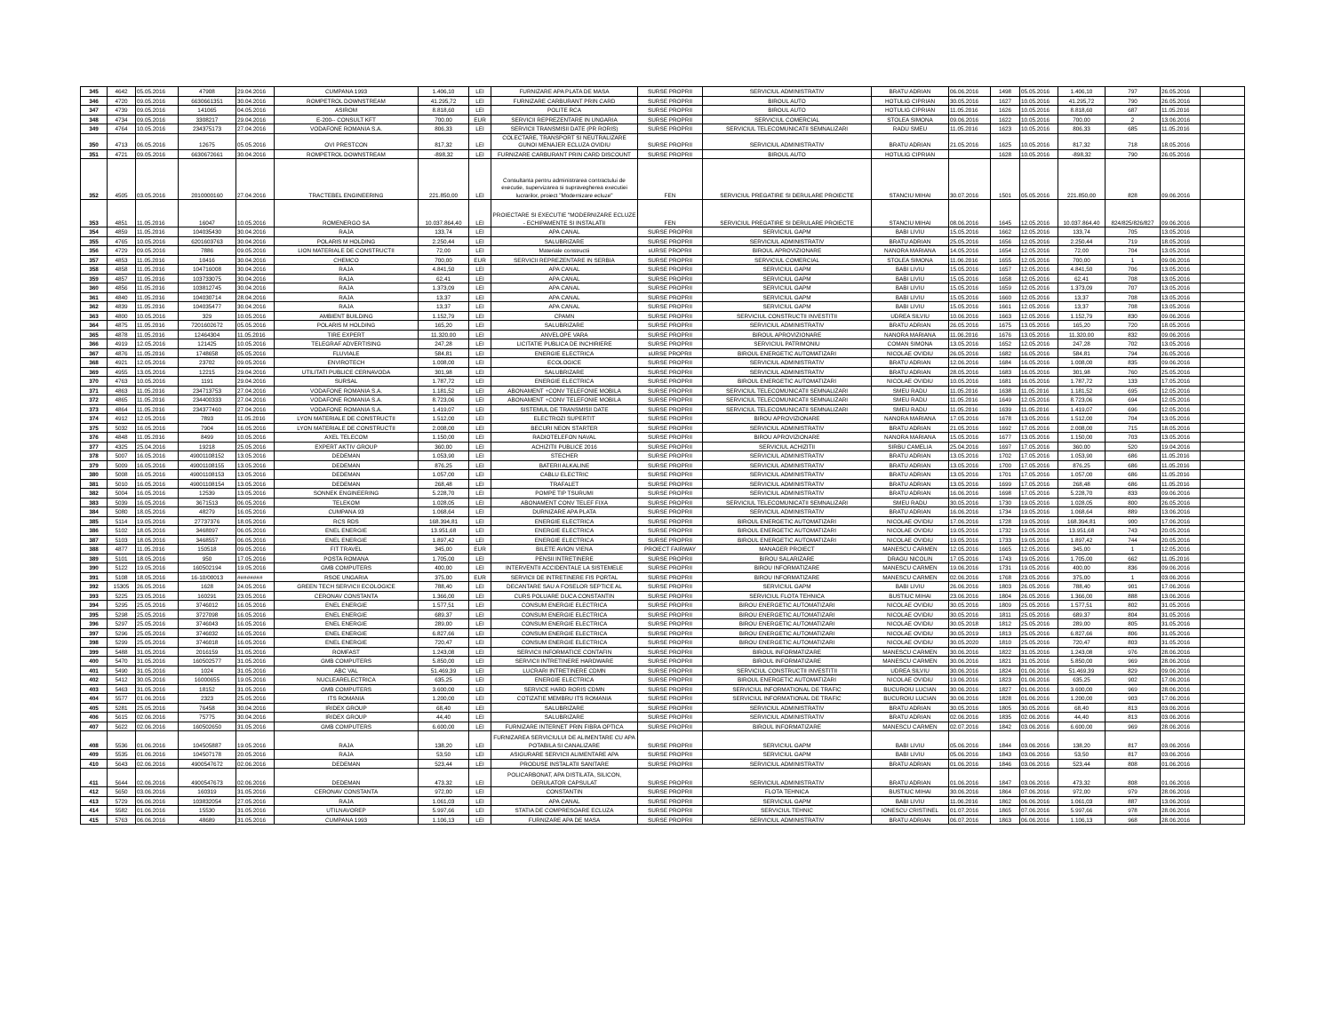| 345 | 4642 | 05.05.2016 | 47908 | 29.04.2016 | CUMPANA 1993 | 1.406,10 | LEI | FURNIZARE APA PLATA DE MASA | SURSE PROPRII | SERVICIUL ADMINISTRATIV | BRATU ADRIAN | 06.06.2016 | 1498 | 05.05.2016 | 1.406,10 | 797 | 26.05.2016 | |
| 346 | 4720 | 09.05.2016 | 6630661351 | 30.04.2016 | ROMPETROL DOWNSTREAM | 41.295,72 | LEI | FURNIZARE CARBURANT PRIN CARD | SURSE PROPRII | BIROUL AUTO | HOTULIG CIPRIAN | 30.05.2016 | 1627 | 10.05.2016 | 41.295,72 | 790 | 26.05.2016 | |
| 347 | 4739 | 09.05.2016 | 141065 | 04.05.2016 | ASIROM | 8.818,60 | LEI | POLITE RCA | SURSE PROPRII | BIROUL AUTO | HOTULIG CIPRIAN | 11.05.2016 | 1626 | 10.05.2016 | 8.818,60 | 687 | 11.05.2016 | |
| 348 | 4734 | 09.05.2016 | 3308217 | 29.04.2016 | E-200-- CONSULT KFT | 700,00 | EUR | SERVICII REPREZENTARE IN UNGARIA | SURSE PROPRII | SERVICIUL COMERCIAL | STOLEA SIMONA | 09.06.2016 | 1622 | 10.05.2016 | 700,00 | 2 | 13.06.2016 | |
| 349 | 4764 | 10.05.2016 | 234375173 | 27.04.2016 | VODAFONE ROMANIA S.A. | 806,33 | LEI | SERVICII TRANSMISII DATE (PR RORIS) | SURSE PROPRII | SERVICIUL TELECOMUNICATII SEMNALIZARI | RADU SMEU | 11.05.2016 | 1623 | 10.05.2016 | 806,33 | 685 | 11.05.2016 | |
| 350 | 4713 | 06.05.2016 | 12675 | 05.05.2016 | OVI PRESTCON | 817,32 | LEI | COLECTARE, TRANSPORT SI NEUTRALIZARE GUNOI MENAJER ECLUZA OVIDIU | SURSE PROPRII | SERVICIUL ADMINISTRATIV | BRATU ADRIAN | 21.05.2016 | 1625 | 10.05.2016 | 817,32 | 718 | 18.05.2016 | |
| 351 | 4721 | 09.05.2016 | 6630672661 | 30.04.2016 | ROMPETROL DOWNSTREAM | -898,32 | LEI | FURNIZARE CARBURANT PRIN CARD DISCOUNT | SURSE PROPRII | BIROUL AUTO | HOTULIG CIPRIAN | | 1628 | 10.05.2016 | -898,32 | 790 | 26.05.2016 | |
| 352 | 4505 | 03.05.2016 | 2010000160 | 27.04.2016 | TRACTEBEL ENGINEERING | 221.850,00 | LEI | Consultanta pentru administrarea contractului de executie, supervizarea si supravegherea executiei lucrarilor, proiect "Modernizare ecluze" | FEN | SERVICIUL PREGATIRE SI DERULARE PROIECTE | STANCIU MIHAI | 30.07.2016 | 1501 | 05.05.2016 | 221.850,00 | 828 | 09.06.2016 | |
| 353 | 4851 | 11.05.2016 | 16047 | 10.05.2016 | ROMENERGO SA | 10.037.864,40 | LEI | PROIECTARE SI EXECUTIE "MODERNIZARE ECLUZE - ECHIPAMENTE SI INSTALATII | FEN | SERVICIUL PREGATIRE SI DERULARE PROIECTE | STANCIU MIHAI | 08.06.2016 | 1645 | 12.05.2016 | 10.037.864,40 | 824/825/826/827 | 09.06.2016 | |
| 354 | 4859 | 11.05.2016 | 104035430 | 30.04.2016 | RAJA | 133,74 | LEI | APA CANAL | SURSE PROPRII | SERVICIUL GAPM | BABI LIVIU | 15.05.2016 | 1662 | 12.05.2016 | 133,74 | 705 | 13.05.2016 | |
| 355 | 4765 | 10.05.2016 | 6201603763 | 30.04.2016 | POLARIS M HOLDING | 2.250,44 | LEI | SALUBRIZARE | SURSE PROPRII | SERVICIUL ADMINISTRATIV | BRATU ADRIAN | 25.05.2016 | 1656 | 12.05.2016 | 2.250,44 | 719 | 18.05.2016 | |
| 356 | 4729 | 09.05.2016 | 7886 | 09.05.2016 | LION MATERIALE DE CONSTRUCTII | 72,00 | LEI | Materiale constructii | sURSE PROPRII | BIROUL APROVIZIONARE | NANORA MARIANA | 14.05.2016 | 1654 | 12.05.2016 | 72,00 | 704 | 13.05.2016 | |
| 357 | 4853 | 11.05.2016 | 10416 | 30.04.2016 | CHEMCO | 700,00 | EUR | SERVICII REPREZENTARE IN SERBIA | SURSE PROPRII | SERVICIUL COMERCIAL | STOLEA SIMONA | 11.06.2016 | 1655 | 12.05.2016 | 700,00 | 1 | 09.06.2016 | |
| 358 | 4858 | 11.05.2016 | 104716008 | 30.04.2016 | RAJA | 4.841,50 | LEI | APA CANAL | SURSE PROPRII | SERVICIUL GAPM | BABI LIVIU | 15.05.2016 | 1657 | 12.05.2016 | 4.841,50 | 706 | 13.05.2016 | |
| 359 | 4857 | 11.05.2016 | 103733075 | 30.04.2016 | RAJA | 62,41 | LEI | APA CANAL | SURSE PROPRII | SERVICIUL GAPM | BABI LIVIU | 15.05.2016 | 1658 | 12.05.2016 | 62,41 | 708 | 13.05.2016 | |
| 360 | 4856 | 11.05.2016 | 103812745 | 30.04.2016 | RAJA | 1.373,09 | LEI | APA CANAL | SURSE PROPRII | SERVICIUL GAPM | BABI LIVIU | 15.05.2016 | 1659 | 12.05.2016 | 1.373,09 | 707 | 13.05.2016 | |
| 361 | 4840 | 11.05.2016 | 104030714 | 28.04.2016 | RAJA | 13,37 | LEI | APA CANAL | SURSE PROPRII | SERVICIUL GAPM | BABI LIVIU | 15.05.2016 | 1660 | 12.05.2016 | 13,37 | 708 | 13.05.2016 | |
| 362 | 4839 | 11.05.2016 | 104035477 | 30.04.2016 | RAJA | 13,37 | LEI | APA CANAL | SURSE PROPRII | SERVICIUL GAPM | BABI LIVIU | 15.05.2016 | 1661 | 12.05.2016 | 13,37 | 708 | 13.05.2016 | |
| 363 | 4800 | 10.05.2016 | 329 | 10.05.2016 | AMBIENT BUILDING | 1.152,79 | LEI | CPAMN | SURSE PROPRII | SERVICIUL CONSTRUCTII INVESTITII | UDREA SILVIU | 10.06.2016 | 1663 | 12.05.2016 | 1.152,79 | 830 | 09.06.2016 | |
| 364 | 4875 | 11.05.2016 | 7201602672 | 05.05.2016 | POLARIS M HOLDING | 165,20 | LEI | SALUBRIZARE | SURSE PROPRII | SERVICIUL ADMINISTRATIV | BRATU ADRIAN | 26.05.2016 | 1675 | 13.05.2016 | 165,20 | 720 | 18.05.2016 | |
| 365 | 4878 | 11.05.2016 | 12464304 | 11.05.2016 | TIRE EXPERT | 11.320,00 | LEI | ANVELOPE VARA | SURSE PROPRII | BIROUL APROVIZIONARE | NANORA MARIANA | 11.06.2016 | 1676 | 13.05.2016 | 11.320,00 | 832 | 09.06.2016 | |
| 366 | 4919 | 12.05.2016 | 121425 | 10.05.2016 | TELEGRAF ADVERTISING | 247,28 | LEI | LICITATIE PUBLICA DE INCHIRIERE | SURSE PROPRII | SERVICIUL PATRIMONIU | COMAN SIMONA | 13.05.2016 | 1652 | 12.05.2016 | 247,28 | 702 | 13.05.2016 | |
| 367 | 4876 | 11.05.2016 | 1748658 | 05.05.2016 | FLUVIALE | 584,81 | LEI | ENERGIE ELECTRICA | sURSE PROPRII | BIROUL ENERGETIC AUTOMATIZARI | NICOLAE OVIDIU | 26.05.2016 | 1682 | 16.05.2016 | 584,81 | 794 | 26.05.2016 | |
| 368 | 4921 | 12.05.2016 | 23702 | 09.05.2016 | ENVIROTECH | 1.008,00 | LEI | ECOLOGICE | SURSE PROPRII | SERVICIUL ADMINISTRATIV | BRATU ADRIAN | 12.06.2016 | 1684 | 16.05.2016 | 1.008,00 | 835 | 09.06.2016 | |
| 369 | 4955 | 13.05.2016 | 12215 | 29.04.2016 | UTILITATI PUBLICE CERNAVODA | 301,98 | LEI | SALUBRIZARE | SURSE PROPRII | SERVICIUL ADMINISTRATIV | BRATU ADRIAN | 28.05.2016 | 1683 | 16.05.2016 | 301,98 | 760 | 25.05.2016 | |
| 370 | 4763 | 10.05.2016 | 1191 | 29.04.2016 | SURSAL | 1.787,72 | LEI | ENERGIE ELECTRICA | SURSE PROPRII | BIROUL ENERGETIC AUTOMATIZARI | NICOLAE OVIDIU | 10.05.2016 | 1681 | 16.05.2016 | 1.787,72 | 133 | 17.05.2016 | |
| 371 | 4863 | 11.05.2016 | 234713753 | 27.04.2016 | VODAFONE ROMANIA S.A. | 1.181,52 | LEI | ABONAMENT +CONV TELEFONIE MOBILA | SURSE PROPRII | SERVICIUL TELECOMUNICATII SEMNALIZARI | SMEU RADU | 11.05.2016 | 1638 | 11.05.2016 | 1.181,52 | 695 | 12.05.2016 | |
| 372 | 4865 | 11.05.2016 | 234400333 | 27.04.2016 | VODAFONE ROMANIA S.A. | 8.723,06 | LEI | ABONAMENT +CONV TELEFONIE MOBILA | SURSE PROPRII | SERVICIUL TELECOMUNICATII SEMNALIZARI | SMEU RADU | 11.05.2016 | 1649 | 12.05.2016 | 8.723,06 | 694 | 12.05.2016 | |
| 373 | 4864 | 11.05.2016 | 234377460 | 27.04.2016 | VODAFONE ROMANIA S.A. | 1.419,07 | LEI | SISTEMUL DE TRANSMISII DATE | SURSE PROPRII | SERVICIUL TELECOMUNICATII SEMNALIZARI | SMEU RADU | 11.05.2016 | 1639 | 11.05.2016 | 1.419,07 | 696 | 12.05.2016 | |
| 374 | 4912 | 12.05.2016 | 7893 | 11.05.2016 | LYON MATERIALE DE CONSTRUCTII | 1.512,00 | LEI | ELECTROZI SUPERTIT | SURSE PROPRII | BIROU APROVIZIONARE | NANORA MARIANA | 17.05.2016 | 1678 | 13.05.2016 | 1.512,00 | 704 | 13.05.2016 | |
| 375 | 5032 | 16.05.2016 | 7904 | 16.05.2016 | LYON MATERIALE DE CONSTRUCTII | 2.008,00 | LEI | BECURI NEON STARTER | SURSE PROPRII | SERVICIUL ADMINISTRATIV | BRATU ADRIAN | 21.05.2016 | 1692 | 17.05.2016 | 2.008,00 | 715 | 18.05.2016 | |
| 376 | 4848 | 11.05.2016 | 8499 | 10.05.2016 | AXEL TELECOM | 1.150,00 | LEI | RADIOTELEFON NAVAL | SURSE PROPRII | BIROU APROVIZIONARE | NANORA MARIANA | 15.05.2016 | 1677 | 13.05.2016 | 1.150,00 | 703 | 13.05.2016 | |
| 377 | 4325 | 25.04.2016 | 19218 | 25.05.2016 | EXPERT AKTIV GROUP | 360,00 | LEI | ACHIZITII PUBLICE 2016 | SURSE PROPRII | SERVICIUL ACHIZITII | SIRBU CAMELIA | 25.04.2016 | 1697 | 17.05.2016 | 360,00 | 520 | 19.04.2016 | |
| 378 | 5007 | 16.05.2016 | 49001108152 | 13.05.2016 | DEDEMAN | 1.053,90 | LEI | STECHER | SURSE PROPRII | SERVICIUL ADMINISTRATIV | BRATU ADRIAN | 13.05.2016 | 1702 | 17.05.2016 | 1.053,90 | 686 | 11.05.2016 | |
| 379 | 5009 | 16.05.2016 | 49001108155 | 13.05.2016 | DEDEMAN | 876,25 | LEI | BATERII ALKALINE | SURSE PROPRII | SERVICIUL ADMINISTRATIV | BRATU ADRIAN | 13.05.2016 | 1700 | 17.05.2016 | 876,25 | 686 | 11.05.2016 | |
| 380 | 5008 | 16.05.2016 | 49001108153 | 13.05.2016 | DEDEMAN | 1.057,00 | LEI | CABLU ELECTRIC | SURSE PROPRII | SERVICIUL ADMINISTRATIV | BRATU ADRIAN | 13.05.2016 | 1701 | 17.05.2016 | 1.057,00 | 686 | 11.05.2016 | |
| 381 | 5010 | 16.05.2016 | 49001108154 | 13.05.2016 | DEDEMAN | 268,48 | LEI | TRAFALET | SURSE PROPRII | SERVICIUL ADMINISTRATIV | BRATU ADRIAN | 13.05.2016 | 1699 | 17.05.2016 | 268,48 | 686 | 11.05.2016 | |
| 382 | 5004 | 16.05.2016 | 12539 | 13.05.2016 | SONNEK ENGINEERING | 5.228,70 | LEI | POMPE TIP TSURUMI | SURSE PROPRII | SERVICIUL ADMINISTRATIV | BRATU ADRIAN | 16.06.2016 | 1698 | 17.05.2016 | 5.228,70 | 833 | 09.06.2016 | |
| 383 | 5039 | 16.05.2016 | 3671513 | 06.05.2016 | TELEKOM | 1.028,05 | LEI | ABONAMENT CONV TELEF FIXA | SURSE PROPRII | SERVICIUL TELECOMUNICATII SEMNALIZARI | SMEU RADU | 30.05.2016 | 1730 | 19.05.2016 | 1.028,05 | 800 | 26.05.2016 | |
| 384 | 5080 | 18.05.2016 | 48279 | 16.05.2016 | CUMPANA 93 | 1.068,64 | LEI | DURNIZARE APA PLATA | SURSE PROPRII | SERVICIUL ADMINISTRATIV | BRATU ADRIAN | 16.06.2016 | 1734 | 19.05.2016 | 1.068,64 | 889 | 13.06.2016 | |
| 385 | 5114 | 19.05.2016 | 27737376 | 18.05.2016 | RCS RDS | 168.394,81 | LEI | ENERGIE ELECTRICA | SURSE PROPRII | BIROUL ENERGETIC AUTOMATIZARI | NICOLAE OVIDIU | 17.06.2016 | 1728 | 19.05.2016 | 168.394,81 | 900 | 17.06.2016 | |
| 386 | 5102 | 18.05.2016 | 3468097 | 06.05.2016 | ENEL ENERGIE | 13.951,68 | LEI | ENERGIE ELECTRICA | SURSE PROPRII | BIROUL ENERGETIC AUTOMATIZARI | NICOLAE OVIDIU | 19.05.2016 | 1732 | 19.05.2016 | 13.951,68 | 743 | 20.05.2016 | |
| 387 | 5103 | 18.05.2016 | 3468557 | 06.05.2016 | ENEL ENERGIE | 1.897,42 | LEI | ENERGIE ELECTRICA | SURSE PROPRII | BIROUL ENERGETIC AUTOMATIZARI | NICOLAE OVIDIU | 19.05.2016 | 1733 | 19.05.2016 | 1.897,42 | 744 | 20.05.2016 | |
| 388 | 4877 | 11.05.2016 | 150518 | 09.05.2016 | FIT TRAVEL | 345,00 | EUR | BILETE AVION VIENA | PROIECT FAIRWAY | MANAGER PROIECT | MANESCU CARMEN | 12.05.2016 | 1665 | 12.05.2016 | 345,00 | 1 | 12.05.2016 | |
| 389 | 5101 | 18.05.2016 | 950 | 17.05.2016 | POSTA ROMANA | 1.705,00 | LEI | PENSII INTRETINERE | SURSE PROPRII | BIROU SALARIZARE | DRAGU NICOLIN | 17.05.2016 | 1743 | 19.05.2016 | 1.705,00 | 662 | 11.05.2016 | |
| 390 | 5122 | 19.05.2016 | 160502194 | 19.05.2016 | GMB COMPUTERS | 400,00 | LEI | INTERVENTII ACCIDENTALE LA SISTEMELE | SURSE PROPRII | BIROU INFORMATIZARE | MANESCU CARMEN | 19.06.2016 | 1731 | 19.05.2016 | 400,00 | 836 | 09.06.2016 | |
| 391 | 5108 | 18.05.2016 | 16-10/00013 | ######## | RSOE UNGARIA | 375,00 | EUR | SERVICII DE INTRETINERE FIS PORTAL | SURSE PROPRII | BIROU INFORMATIZARE | MANESCU CARMEN | 02.06.2016 | 1768 | 23.05.2016 | 375,00 | 1 | 03.06.2016 | |
| 392 | 15305 | 26.05.2016 | 1628 | 24.05.2016 | GREEN TECH SERVICII ECOLOGICE | 788,40 | LEI | DECANTARE SAU A FOSELOR SEPTICE AL | SURSE PROPRII | SERVICIUL GAPM | BABI LIVIU | 26.06.2016 | 1803 | 26.05.2016 | 788,40 | 901 | 17.06.2016 | |
| 393 | 5225 | 23.05.2016 | 160291 | 23.05.2016 | CERONAV CONSTANTA | 1.366,00 | LEI | CURS POLUARE DUCA CONSTANTIN | SURSE PROPRII | SERVICIUL FLOTA TEHNICA | BUSTIUC MIHAI | 23.06.2016 | 1804 | 26.05.2016 | 1.366,00 | 888 | 13.06.2016 | |
| 394 | 5295 | 25.05.2016 | 3746012 | 16.05.2016 | ENEL ENERGIE | 1.577,51 | LEI | CONSUM ENERGIE ELECTRICA | SURSE PROPRII | BIROU ENERGETIC AUTOMATIZARI | NICOLAE OVIDIU | 30.05.2016 | 1809 | 25.05.2016 | 1.577,51 | 802 | 31.05.2016 | |
| 395 | 5298 | 25.05.2016 | 3727098 | 16.05.2016 | ENEL ENERGIE | 689,37 | LEI | CONSUM ENERGIE ELECTRICA | SURSE PROPRII | BIROU ENERGETIC AUTOMATIZARI | NICOLAE OVIDIU | 30.05.2016 | 1811 | 25.05.2016 | 689,37 | 804 | 31.05.2016 | |
| 396 | 5297 | 25.05.2016 | 3746043 | 16.05.2016 | ENEL ENERGIE | 289,00 | LEI | CONSUM ENERGIE ELECTRICA | SURSE PROPRII | BIROU ENERGETIC AUTOMATIZARI | NICOLAE OVIDIU | 30.05.2018 | 1812 | 25.05.2016 | 289,00 | 805 | 31.05.2016 | |
| 397 | 5296 | 25.05.2016 | 3746032 | 16.05.2016 | ENEL ENERGIE | 6.827,66 | LEI | CONSUM ENERGIE ELECTRICA | SURSE PROPRII | BIROU ENERGETIC AUTOMATIZARI | NICOLAE OVIDIU | 30.05.2019 | 1813 | 25.05.2016 | 6.827,66 | 806 | 31.05.2016 | |
| 398 | 5299 | 25.05.2016 | 3746018 | 16.05.2016 | ENEL ENERGIE | 720,47 | LEI | CONSUM ENERGIE ELECTRICA | SURSE PROPRII | BIROU ENERGETIC AUTOMATIZARI | NICOLAE OVIDIU | 30.05.2020 | 1810 | 25.05.2016 | 720,47 | 803 | 31.05.2016 | |
| 399 | 5488 | 31.05.2016 | 2016159 | 31.05.2016 | ROMFAST | 1.243,08 | LEI | SERVICII INFORMATICE CONTAFIN | SURSE PROPRII | BIROUL INFORMATIZARE | MANESCU CARMEN | 30.06.2016 | 1822 | 31.05.2016 | 1.243,08 | 976 | 28.06.2016 | |
| 400 | 5470 | 31.05.2016 | 160502577 | 31.05.2016 | GMB COMPUTERS | 5.850,00 | LEI | SERVICII INTRETINERE HARDWARE | SURSE PROPRII | BIROUL INFORMATIZARE | MANESCU CARMEN | 30.06.2016 | 1821 | 31.05.2016 | 5.850,00 | 969 | 28.06.2016 | |
| 401 | 5490 | 31.05.2016 | 1024 | 31.05.2016 | ABC VAL | 51.469,39 | LEI | LUCRARI INTRETINERE CDMN | SURSE PROPRII | SERVICIUL CONSTRUCTII INVESTITII | UDREA SILVIU | 30.06.2016 | 1824 | 01.06.2016 | 51.469,39 | 829 | 09.06.2016 | |
| 402 | 5412 | 30.05.2016 | 16000655 | 19.05.2016 | NUCLEARELECTRICA | 635,25 | LEI | ENERGIE ELECTRICA | SURSE PROPRII | BIROUL ENERGETIC AUTOMATIZARI | NICOLAE OVIDIU | 19.06.2016 | 1823 | 01.06.2016 | 635,25 | 902 | 17.06.2016 | |
| 403 | 5463 | 31.05.2016 | 18152 | 31.05.2016 | GMB COMPUTERS | 3.600,00 | LEI | SERVICE HARD RORIS CDMN | SURSE PROPRII | SERVICIUL INFORMATIONAL DE TRAFIC | BUCUROIU LUCIAN | 30.06.2016 | 1827 | 01.06.2016 | 3.600,00 | 969 | 28.06.2016 | |
| 404 | 5577 | 01.06.2016 | 2323 | 25.05.2016 | ITS ROMANIA | 1.200,00 | LEI | COTIZATIE MEMBRU ITS ROMANIA | SURSE PROPRII | SERVICIUL INFORMATIONAL DE TRAFIC | BUCUROIU LUCIAN | 30.06.2016 | 1828 | 01.06.2016 | 1.200,00 | 903 | 17.06.2016 | |
| 405 | 5281 | 25.05.2016 | 76458 | 30.04.2016 | IRIDEX GROUP | 68,40 | LEI | SALUBRIZARE | SURSE PROPRII | SERVICIUL ADMINISTRATIV | BRATU ADRIAN | 30.05.2016 | 1805 | 30.05.2016 | 68,40 | 813 | 03.06.2016 | |
| 406 | 5615 | 02.06.2016 | 75775 | 30.04.2016 | IRIDEX GROUP | 44,40 | LEI | SALUBRIZARE | SURSE PROPRII | SERVICIUL ADMINISTRATIV | BRATU ADRIAN | 02.06.2016 | 1835 | 02.06.2016 | 44,40 | 813 | 03.06.2016 | |
| 407 | 5622 | 02.06.2016 | 160502650 | 31.05.2016 | GMB COMPUTERS | 6.600,00 | LEI | FURNIZARE INTERNET PRIN FIBRA OPTICA | SURSE PROPRII | BIROUL INFORMATIZARE | MANESCU CARMEN | 02.07.2016 | 1842 | 03.06.2016 | 6.600,00 | 969 | 28.06.2016 | |
| 408 | 5536 | 01.06.2016 | 104505887 | 19.05.2016 | RAJA | 138,20 | LEI | FURNIZAREA SERVICIULUI DE ALIMENTARE CU APA POTABILA SI CANALIZARE | SURSE PROPRII | SERVICIUL GAPM | BABI LIVIU | 05.06.2016 | 1844 | 03.06.2016 | 138,20 | 817 | 03.06.2016 | |
| 409 | 5535 | 01.06.2016 | 104507178 | 20.05.2016 | RAJA | 53,50 | LEI | ASIGURARE SERVICII ALIMENTARE APA | SURSE PROPRII | SERVICIUL GAPM | BABI LIVIU | 05.06.2016 | 1843 | 03.06.2016 | 53,50 | 817 | 03.06.2016 | |
| 410 | 5643 | 02.06.2016 | 4900547672 | 02.06.2016 | DEDEMAN | 523,44 | LEI | PRODUSE INSTALATII SANITARE | SURSE PROPRII | SERVICIUL ADMINISTRATIV | BRATU ADRIAN | 01.06.2016 | 1846 | 03.06.2016 | 523,44 | 808 | 01.06.2016 | |
| 411 | 5644 | 02.06.2016 | 4900547673 | 02.06.2016 | DEDEMAN | 473,32 | LEI | POLICARBONAT, APA DISTILATA, SILICON, DERULATOR CAPSULAT | SURSE PROPRII | SERVICIUL ADMINISTRATIV | BRATU ADRIAN | 01.06.2016 | 1847 | 03.06.2016 | 473,32 | 808 | 01.06.2016 | |
| 412 | 5650 | 03.06.2016 | 160319 | 31.05.2016 | CERONAV CONSTANTA | 972,00 | LEI | CONSTANTIN | SURSE PROPRII | FLOTA TEHNICA | BUSTIUC MIHAI | 30.06.2016 | 1864 | 07.06.2016 | 972,00 | 979 | 28.06.2016 | |
| 413 | 5729 | 06.06.2016 | 103832054 | 27.05.2016 | RAJA | 1.061,03 | LEI | APA CANAL | SURSE PROPRII | SERVICIUL GAPM | BABI LIVIU | 11.06.2016 | 1862 | 06.06.2016 | 1.061,03 | 887 | 13.06.2016 | |
| 414 | 5582 | 01.06.2016 | 15530 | 31.05.2016 | UTILNAVOREP | 5.997,66 | LEI | STATIA DE COMPRESOARE ECLUZA | SURSE PROPRII | SERVICIUL TEHNIC | IONESCU CRISTINEL | 01.07.2016 | 1865 | 07.06.2016 | 5.997,66 | 978 | 28.06.2016 | |
| 415 | 5763 | 06.06.2016 | 48689 | 31.05.2016 | CUMPANA 1993 | 1.106,13 | LEI | FURNIZARE APA DE MASA | SURSE PROPRII | SERVICIUL ADMINISTRATIV | BRATU ADRIAN | 06.07.2016 | 1863 | 06.06.2016 | 1.106,13 | 968 | 28.06.2016 | |